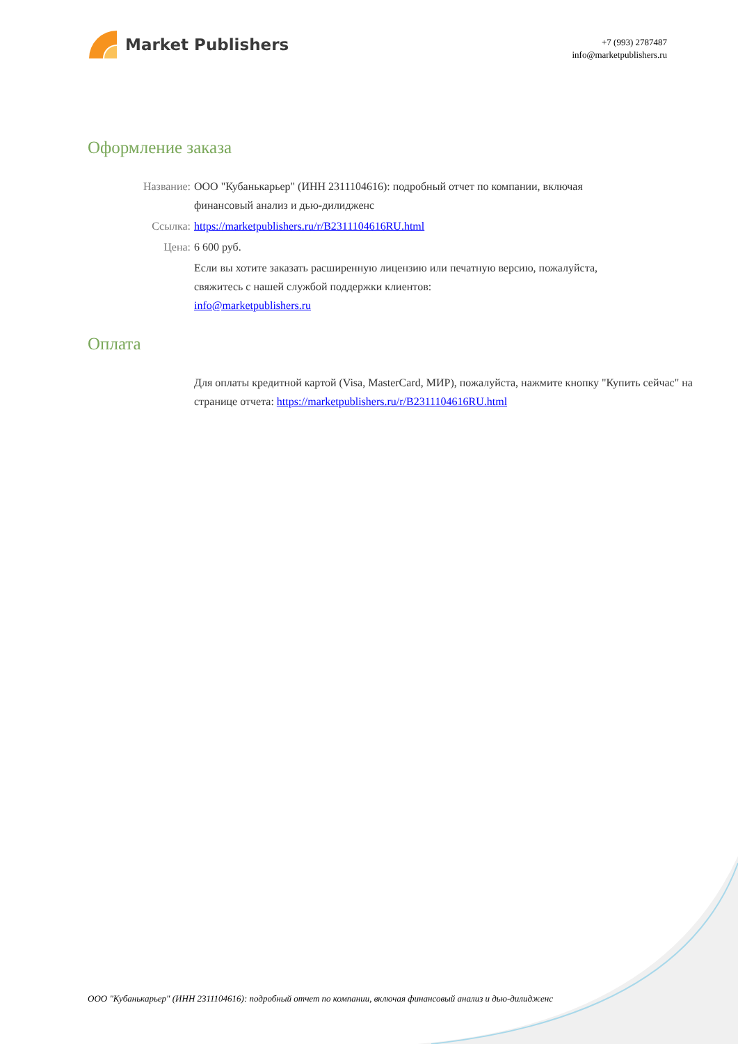Market Publishers
+7 (993) 2787487
info@marketpublishers.ru
Оформление заказа
Название: ООО "Кубанькарьер" (ИНН 2311104616): подробный отчет по компании, включая финансовый анализ и дью-дилидженс
Ссылка: https://marketpublishers.ru/r/B2311104616RU.html
Цена: 6 600 руб.
Если вы хотите заказать расширенную лицензию или печатную версию, пожалуйста, свяжитесь с нашей службой поддержки клиентов:
info@marketpublishers.ru
Оплата
Для оплаты кредитной картой (Visa, MasterCard, МИР), пожалуйста, нажмите кнопку "Купить сейчас" на странице отчета: https://marketpublishers.ru/r/B2311104616RU.html
ООО "Кубанькарьер" (ИНН 2311104616): подробный отчет по компании, включая финансовый анализ и дью-дилидженс